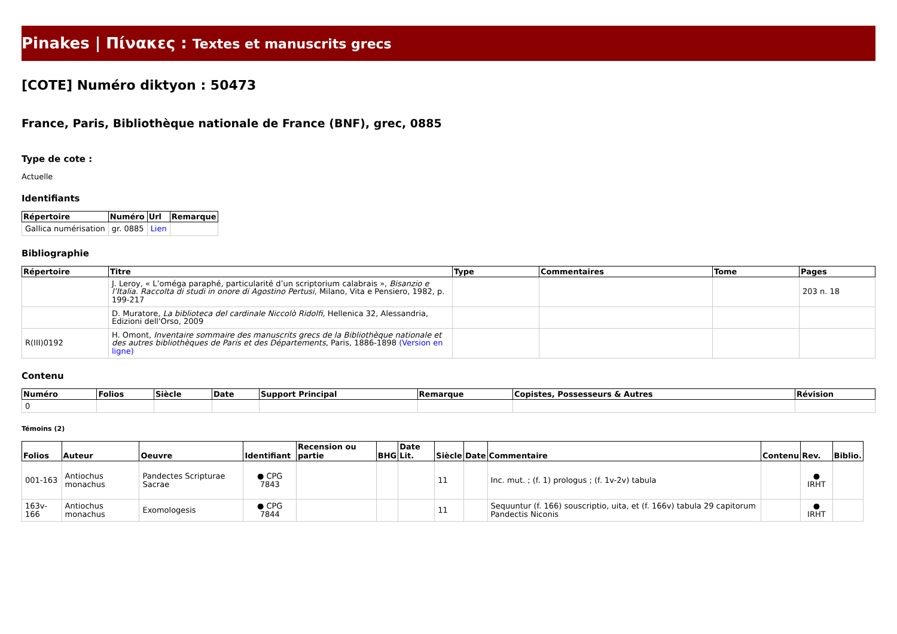Pinakes | Πίνακες : Textes et manuscrits grecs
[COTE] Numéro diktyon : 50473
France, Paris, Bibliothèque nationale de France (BNF), grec, 0885
Type de cote :
Actuelle
Identifiants
| Répertoire | Numéro | Url | Remarque |
| --- | --- | --- | --- |
| Gallica numérisation | gr. 0885 | Lien | |
Bibliographie
| Répertoire | Titre | Type | Commentaires | Tome | Pages |
| --- | --- | --- | --- | --- | --- |
| | J. Leroy, « L’oméga paraphé, particularité d’un scriptorium calabrais », Bisanzio e l’Italia. Raccolta di studi in onore di Agostino Pertusi , Milano, Vita e Pensiero, 1982, p. 199-217 | | | | 203 n. 18 |
| | D. Muratore, La biblioteca del cardinale Niccolò Ridolfi , Hellenica 32, Alessandria, Edizioni dell'Orso, 2009 | | | | |
| R(III)0192 | H. Omont, Inventaire sommaire des manuscrits grecs de la Bibliothèque nationale et des autres bibliothèques de Paris et des Départements , Paris, 1886-1898 (Version en ligne) | | | | |
Contenu
| Numéro | Folios | Siècle | Date | Support Principal | Remarque | Copistes, Possesseurs & Autres | Révision |
| --- | --- | --- | --- | --- | --- | --- | --- |
| 0 | | | | | | | |
Témoins (2)
| Folios | Auteur | Oeuvre | Identifiant | Recension ou partie | BHG | Date Lit. | Siècle | Date | Commentaire | Contenu | Rev. | Biblio. |
| --- | --- | --- | --- | --- | --- | --- | --- | --- | --- | --- | --- | --- |
| 001-163 | Antiochus monachus | Pandectes Scripturae Sacrae | ● CPG 7843 | | | | 11 | | Inc. mut. ; (f. 1) prologus ; (f. 1v-2v) tabula | | ● IRHT | |
| 163v-166 | Antiochus monachus | Exomologesis | ● CPG 7844 | | | | 11 | | Sequuntur (f. 166) souscriptio, uita, et (f. 166v) tabula 29 capitorum Pandectis Niconis | | ● IRHT | |